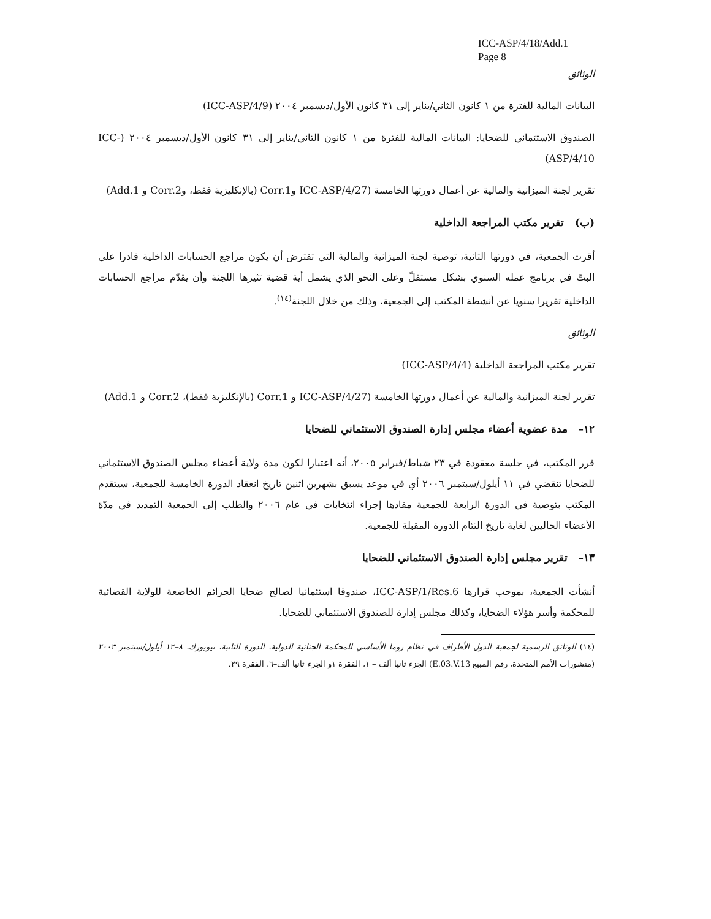ICC-ASP/4/18/Add.1
Page 8
الوثائق
البيانات المالية للفترة من ١ كانون الثاني/يناير إلى ٣١ كانون الأول/ديسمبر ٢٠٠٤ (ICC-ASP/4/9)
الصندوق الاستئماني للضحايا: البيانات المالية للفترة من ١ كانون الثاني/يناير إلى ٣١ كانون الأول/ديسمبر ٢٠٠٤ (ICC-ASP/4/10)
تقرير لجنة الميزانية والمالية عن أعمال دورتها الخامسة (ICC-ASP/4/27 وCorr.1 (بالإنكليزية فقط، وCorr.2 و Add.1)
(ب) تقرير مكتب المراجعة الداخلية
أقرت الجمعية، في دورتها الثانية، توصية لجنة الميزانية والمالية التي تفترض أن يكون مراجع الحسابات الداخلية قادرا على البتّ في برنامج عمله السنوي بشكل مستقلّ وعلى النحو الذي يشمل أية قضية تثيرها اللجنة وأن يقدّم مراجع الحسابات الداخلية تقريرا سنويا عن أنشطة المكتب إلى الجمعية، وذلك من خلال اللجنة<sup>(١٤)</sup>.
الوثائق
تقرير مكتب المراجعة الداخلية (ICC-ASP/4/4)
تقرير لجنة الميزانية والمالية عن أعمال دورتها الخامسة (ICC-ASP/4/27 و Corr.1 (بالإنكليزية فقط)، Corr.2 و Add.1)
١٢– مدة عضوية أعضاء مجلس إدارة الصندوق الاستئماني للضحايا
قرر المكتب، في جلسة معقودة في ٢٣ شباط/فبراير ٢٠٠٥، أنه اعتبارا لكون مدة ولاية أعضاء مجلس الصندوق الاستئماني للضحايا تنقضي في ١١ أيلول/سبتمبر ٢٠٠٦ أي في موعد يسبق بشهرين اثنين تاريخ انعقاد الدورة الخامسة للجمعية، سيتقدم المكتب بتوصية في الدورة الرابعة للجمعية مفادها إجراء انتخابات في عام ٢٠٠٦ والطلب إلى الجمعية التمديد في مدّة الأعضاء الحاليين لغاية تاريخ التئام الدورة المقبلة للجمعية.
١٣– تقرير مجلس إدارة الصندوق الاستئماني للضحايا
أنشأت الجمعية، بموجب قرارها ICC-ASP/1/Res.6، صندوقا استئمانيا لصالح ضحايا الجرائم الخاضعة للولاية القضائية للمحكمة وأسر هؤلاء الضحايا، وكذلك مجلس إدارة للصندوق الاستئماني للضحايا.
(١٤) الوثائق الرسمية لجمعية الدول الأطراف في نظام روما الأساسي للمحكمة الجنائية الدولية، الدورة الثانية، نيويورك، ٨–١٢ أيلول/سبتمبر ٢٠٠٣ (منشورات الأمم المتحدة، رقم المبيع E.03.V.13) الجزء ثانيا ألف – ١، الفقرة ١و الجزء ثانيا ألف–٦، الفقرة ٢٩.